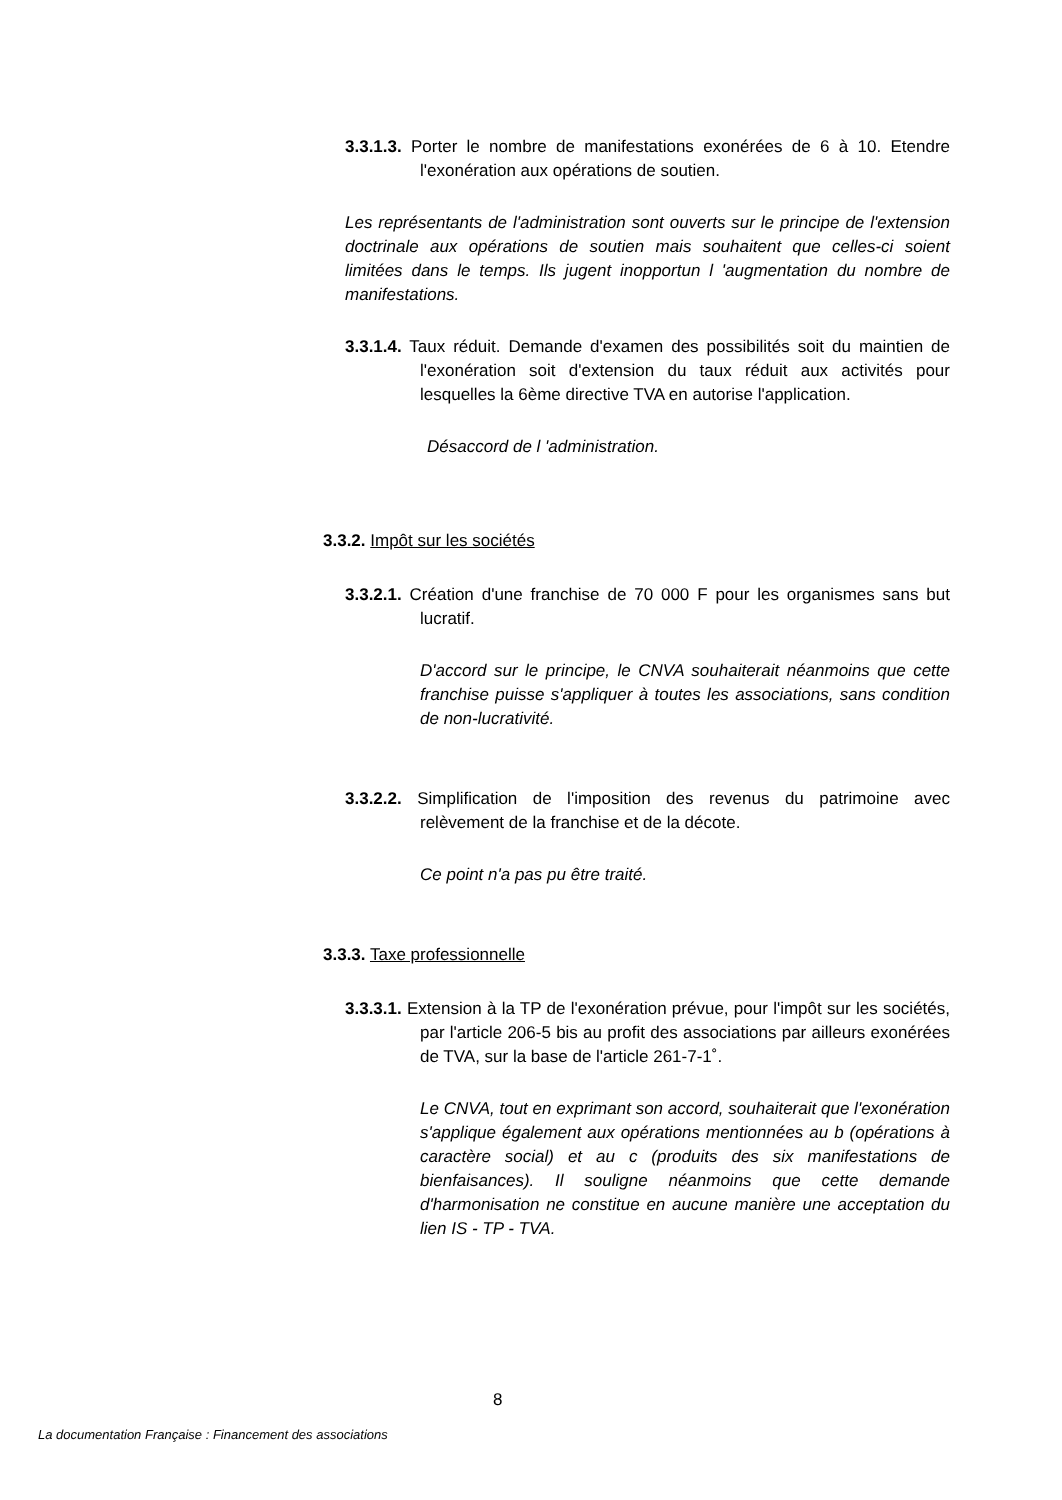3.3.1.3. Porter le nombre de manifestations exonérées de 6 à 10. Etendre l'exonération aux opérations de soutien.
Les représentants de l'administration sont ouverts sur le principe de l'extension doctrinale aux opérations de soutien mais souhaitent que celles-ci soient limitées dans le temps. Ils jugent inopportun l 'augmentation du nombre de manifestations.
3.3.1.4. Taux réduit. Demande d'examen des possibilités soit du maintien de l'exonération soit d'extension du taux réduit aux activités pour lesquelles la 6ème directive TVA en autorise l'application.
Désaccord de l 'administration.
3.3.2. Impôt sur les sociétés
3.3.2.1. Création d'une franchise de 70 000 F pour les organismes sans but lucratif.
D'accord sur le principe, le CNVA souhaiterait néanmoins que cette franchise puisse s'appliquer à toutes les associations, sans condition de non-lucrativité.
3.3.2.2. Simplification de l'imposition des revenus du patrimoine avec relèvement de la franchise et de la décote.
Ce point n'a pas pu être traité.
3.3.3. Taxe professionnelle
3.3.3.1. Extension à la TP de l'exonération prévue, pour l'impôt sur les sociétés, par l'article 206-5 bis au profit des associations par ailleurs exonérées de TVA, sur la base de l'article 261-7-1˚.
Le CNVA, tout en exprimant son accord, souhaiterait que l'exonération s'applique également aux opérations mentionnées au b (opérations à caractère social) et au c (produits des six manifestations de bienfaisances). Il souligne néanmoins que cette demande d'harmonisation ne constitue en aucune manière une acceptation du lien IS - TP - TVA.
8
La documentation Française : Financement des associations